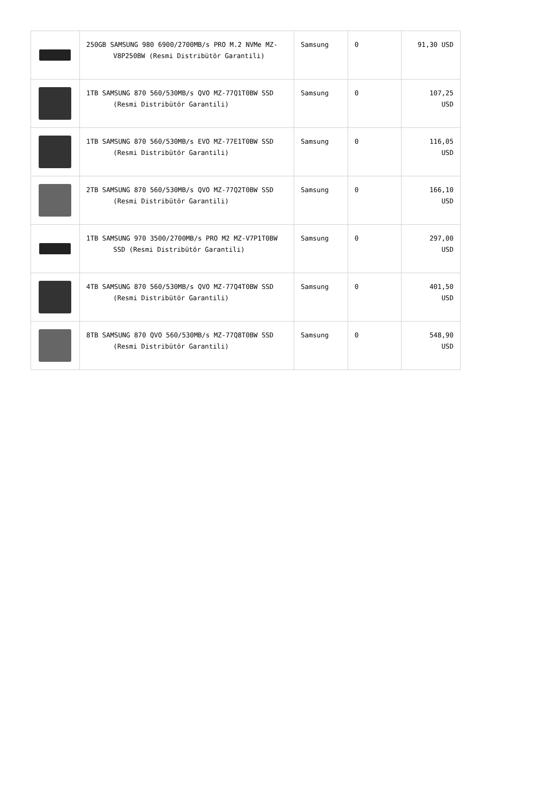| | 250GB SAMSUNG 980 6900/2700MB/s PRO M.2 NVMe MZ-V8P250BW (Resmi Distribütör Garantili) | Samsung | 0 | 91,30 USD |
| | 1TB SAMSUNG 870 560/530MB/s QVO MZ-77Q1T0BW SSD (Resmi Distribütör Garantili) | Samsung | 0 | 107,25 USD |
| | 1TB SAMSUNG 870 560/530MB/s EVO MZ-77E1T0BW SSD (Resmi Distribütör Garantili) | Samsung | 0 | 116,05 USD |
| | 2TB SAMSUNG 870 560/530MB/s QVO MZ-77Q2T0BW SSD (Resmi Distribütör Garantili) | Samsung | 0 | 166,10 USD |
| | 1TB SAMSUNG 970 3500/2700MB/s PRO M2 MZ-V7P1T0BW SSD (Resmi Distribütör Garantili) | Samsung | 0 | 297,00 USD |
| | 4TB SAMSUNG 870 560/530MB/s QVO MZ-77Q4T0BW SSD (Resmi Distribütör Garantili) | Samsung | 0 | 401,50 USD |
| | 8TB SAMSUNG 870 QVO 560/530MB/s MZ-77Q8T0BW SSD (Resmi Distribütör Garantili) | Samsung | 0 | 548,90 USD |